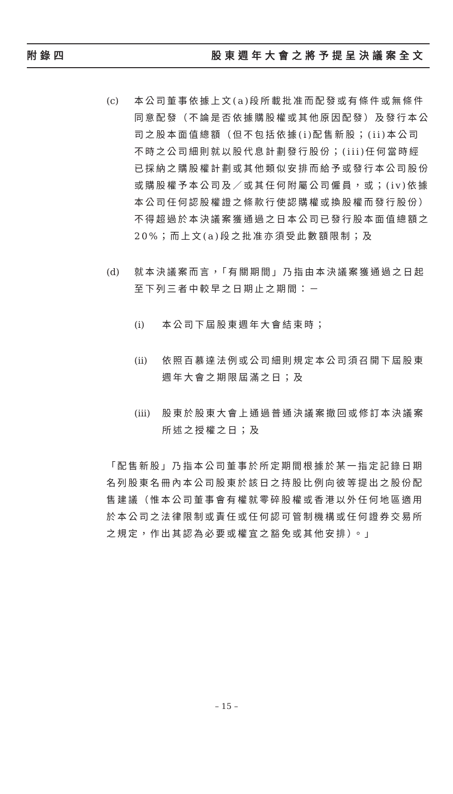附錄四 股東週年大會之將予提呈決議案全文
(c) 本公司董事依據上文(a)段所載批准而配發或有條件或無條件同意配發（不論是否依據購股權或其他原因配發）及發行本公司之股本面值總額（但不包括依據(i)配售新股；(ii)本公司不時之公司細則就以股代息計劃發行股份；(iii)任何當時經已採納之購股權計劃或其他類似安排而給予或發行本公司股份或購股權予本公司及／或其任何附屬公司僱員，或；(iv)依據本公司任何認股權證之條款行使認購權或換股權而發行股份）不得超過於本決議案獲通過之日本公司已發行股本面值總額之20%；而上文(a)段之批准亦須受此數額限制；及
(d) 就本決議案而言，「有關期間」乃指由本決議案獲通過之日起至下列三者中較早之日期止之期間：－
(i) 本公司下屆股東週年大會結束時；
(ii)
依照百慕達法例或公司細則規定本公司須召開下屆股東週年大會之期限屆滿之日；及
(iii)
股東於股東大會上通過普通決議案撤回或修訂本決議案所述之授權之日；及
「配售新股」乃指本公司董事於所定期間根據於某一指定記錄日期名列股東名冊內本公司股東於該日之持股比例向彼等提出之股份配售建議（惟本公司董事會有權就零碎股權或香港以外任何地區適用於本公司之法律限制或責任或任何認可管制機構或任何證券交易所之規定，作出其認為必要或權宜之豁免或其他安排）。」
– 15 –